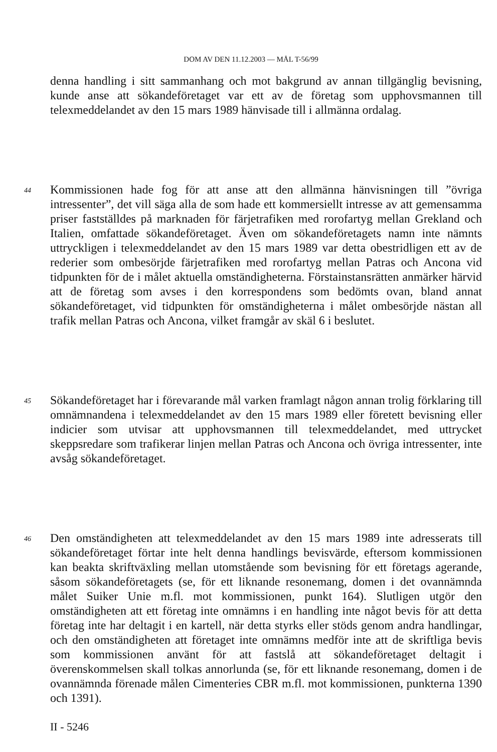DOM AV DEN 11.12.2003 — MÅL T-56/99
denna handling i sitt sammanhang och mot bakgrund av annan tillgänglig bevisning, kunde anse att sökandeföretaget var ett av de företag som upphovsmannen till telexmeddelandet av den 15 mars 1989 hänvisade till i allmänna ordalag.
44
Kommissionen hade fog för att anse att den allmänna hänvisningen till ”övriga intressenter”, det vill säga alla de som hade ett kommersiellt intresse av att gemensamma priser fastställdes på marknaden för färjetrafiken med rorofartyg mellan Grekland och Italien, omfattade sökandeföretaget. Även om sökandeföretagets namn inte nämnts uttryckligen i telexmeddelandet av den 15 mars 1989 var detta obestridligen ett av de rederier som ombesörjde färjetrafiken med rorofartyg mellan Patras och Ancona vid tidpunkten för de i målet aktuella omständigheterna. Förstainstansrätten anmärker härvid att de företag som avses i den korrespondens som bedömts ovan, bland annat sökandeföretaget, vid tidpunkten för omständigheterna i målet ombesörjde nästan all trafik mellan Patras och Ancona, vilket framgår av skäl 6 i beslutet.
45
Sökandeföretaget har i förevarande mål varken framlagt någon annan trolig förklaring till omnämnandena i telexmeddelandet av den 15 mars 1989 eller företett bevisning eller indicier som utvisar att upphovsmannen till telexmeddelandet, med uttrycket skeppsredare som trafikerar linjen mellan Patras och Ancona och övriga intressenter, inte avsåg sökandeföretaget.
46
Den omständigheten att telexmeddelandet av den 15 mars 1989 inte adresserats till sökandeföretaget förtar inte helt denna handlings bevisvärde, eftersom kommissionen kan beakta skriftväxling mellan utomstående som bevisning för ett företags agerande, såsom sökandeföretagets (se, för ett liknande resonemang, domen i det ovannämnda målet Suiker Unie m.fl. mot kommissionen, punkt 164). Slutligen utgör den omständigheten att ett företag inte omnämns i en handling inte något bevis för att detta företag inte har deltagit i en kartell, när detta styrks eller stöds genom andra handlingar, och den omständigheten att företaget inte omnämns medför inte att de skriftliga bevis som kommissionen använt för att fastslå att sökandeföretaget deltagit i överenskommelsen skall tolkas annorlunda (se, för ett liknande resonemang, domen i de ovannämnda förenade målen Cimenteries CBR m.fl. mot kommissionen, punkterna 1390 och 1391).
II - 5246